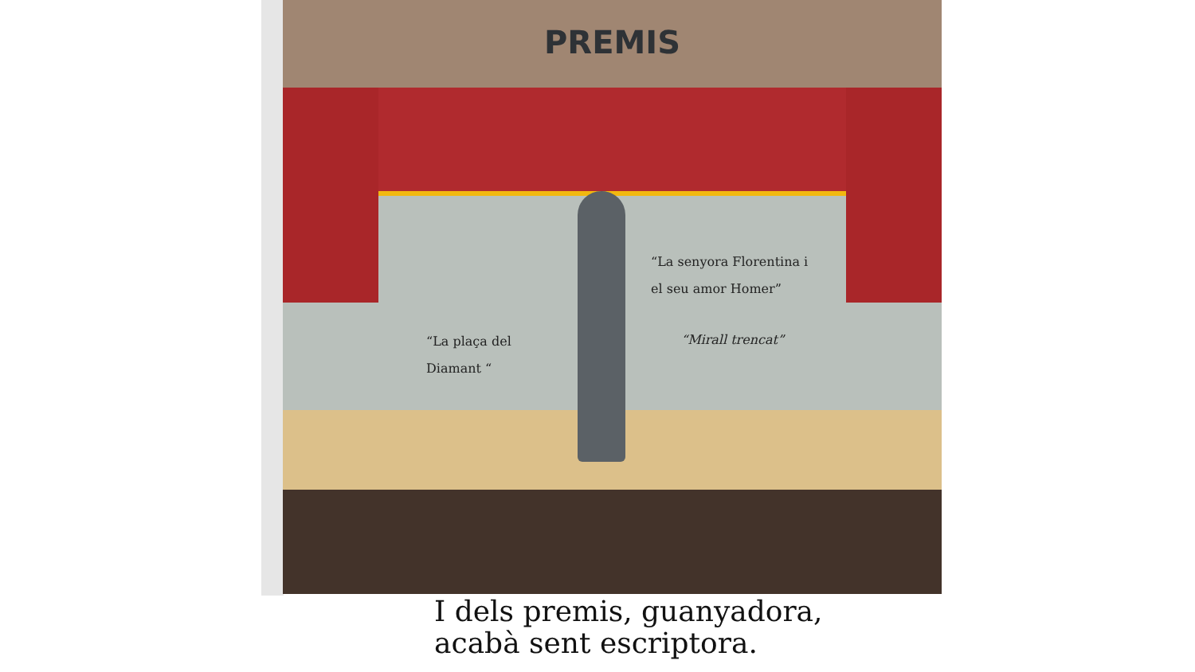PREMIS
“La plaça del
Diamant “
“La senyora Florentina i
el seu amor Homer”
“Mirall trencat”
I dels premis, guanyadora,
acabà sent escriptora.